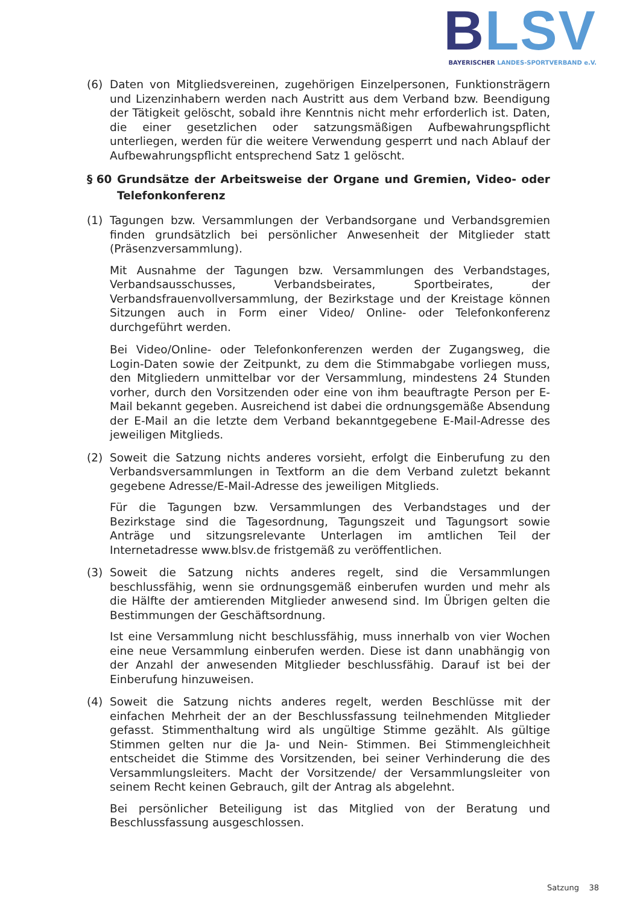BLSV
BAYERISCHER LANDES-SPORTVERBAND e.V.
(6) Daten von Mitgliedsvereinen, zugehörigen Einzelpersonen, Funktionsträgern und Lizenzinhabern werden nach Austritt aus dem Verband bzw. Beendigung der Tätigkeit gelöscht, sobald ihre Kenntnis nicht mehr erforderlich ist. Daten, die einer gesetzlichen oder satzungsmäßigen Aufbewahrungspflicht unterliegen, werden für die weitere Verwendung gesperrt und nach Ablauf der Aufbewahrungspflicht entsprechend Satz 1 gelöscht.
§ 60 Grundsätze der Arbeitsweise der Organe und Gremien, Video- oder Telefonkonferenz
(1) Tagungen bzw. Versammlungen der Verbandsorgane und Verbandsgremien finden grundsätzlich bei persönlicher Anwesenheit der Mitglieder statt (Präsenzversammlung).
Mit Ausnahme der Tagungen bzw. Versammlungen des Verbandstages, Verbandsausschusses, Verbandsbeirates, Sportbeirates, der Verbandsfrauenvollversammlung, der Bezirkstage und der Kreistage können Sitzungen auch in Form einer Video/ Online- oder Telefonkonferenz durchgeführt werden.
Bei Video/Online- oder Telefonkonferenzen werden der Zugangsweg, die Login-Daten sowie der Zeitpunkt, zu dem die Stimmabgabe vorliegen muss, den Mitgliedern unmittelbar vor der Versammlung, mindestens 24 Stunden vorher, durch den Vorsitzenden oder eine von ihm beauftragte Person per E-Mail bekannt gegeben. Ausreichend ist dabei die ordnungsgemäße Absendung der E-Mail an die letzte dem Verband bekanntgegebene E-Mail-Adresse des jeweiligen Mitglieds.
(2) Soweit die Satzung nichts anderes vorsieht, erfolgt die Einberufung zu den Verbandsversammlungen in Textform an die dem Verband zuletzt bekannt gegebene Adresse/E-Mail-Adresse des jeweiligen Mitglieds.
Für die Tagungen bzw. Versammlungen des Verbandstages und der Bezirkstage sind die Tagesordnung, Tagungszeit und Tagungsort sowie Anträge und sitzungsrelevante Unterlagen im amtlichen Teil der Internetadresse www.blsv.de fristgemäß zu veröffentlichen.
(3) Soweit die Satzung nichts anderes regelt, sind die Versammlungen beschlussfähig, wenn sie ordnungsgemäß einberufen wurden und mehr als die Hälfte der amtierenden Mitglieder anwesend sind. Im Übrigen gelten die Bestimmungen der Geschäftsordnung.
Ist eine Versammlung nicht beschlussfähig, muss innerhalb von vier Wochen eine neue Versammlung einberufen werden. Diese ist dann unabhängig von der Anzahl der anwesenden Mitglieder beschlussfähig. Darauf ist bei der Einberufung hinzuweisen.
(4) Soweit die Satzung nichts anderes regelt, werden Beschlüsse mit der einfachen Mehrheit der an der Beschlussfassung teilnehmenden Mitglieder gefasst. Stimmenthaltung wird als ungültige Stimme gezählt. Als gültige Stimmen gelten nur die Ja- und Nein- Stimmen. Bei Stimmengleichheit entscheidet die Stimme des Vorsitzenden, bei seiner Verhinderung die des Versammlungsleiters. Macht der Vorsitzende/ der Versammlungsleiter von seinem Recht keinen Gebrauch, gilt der Antrag als abgelehnt.
Bei persönlicher Beteiligung ist das Mitglied von der Beratung und Beschlussfassung ausgeschlossen.
Satzung 38